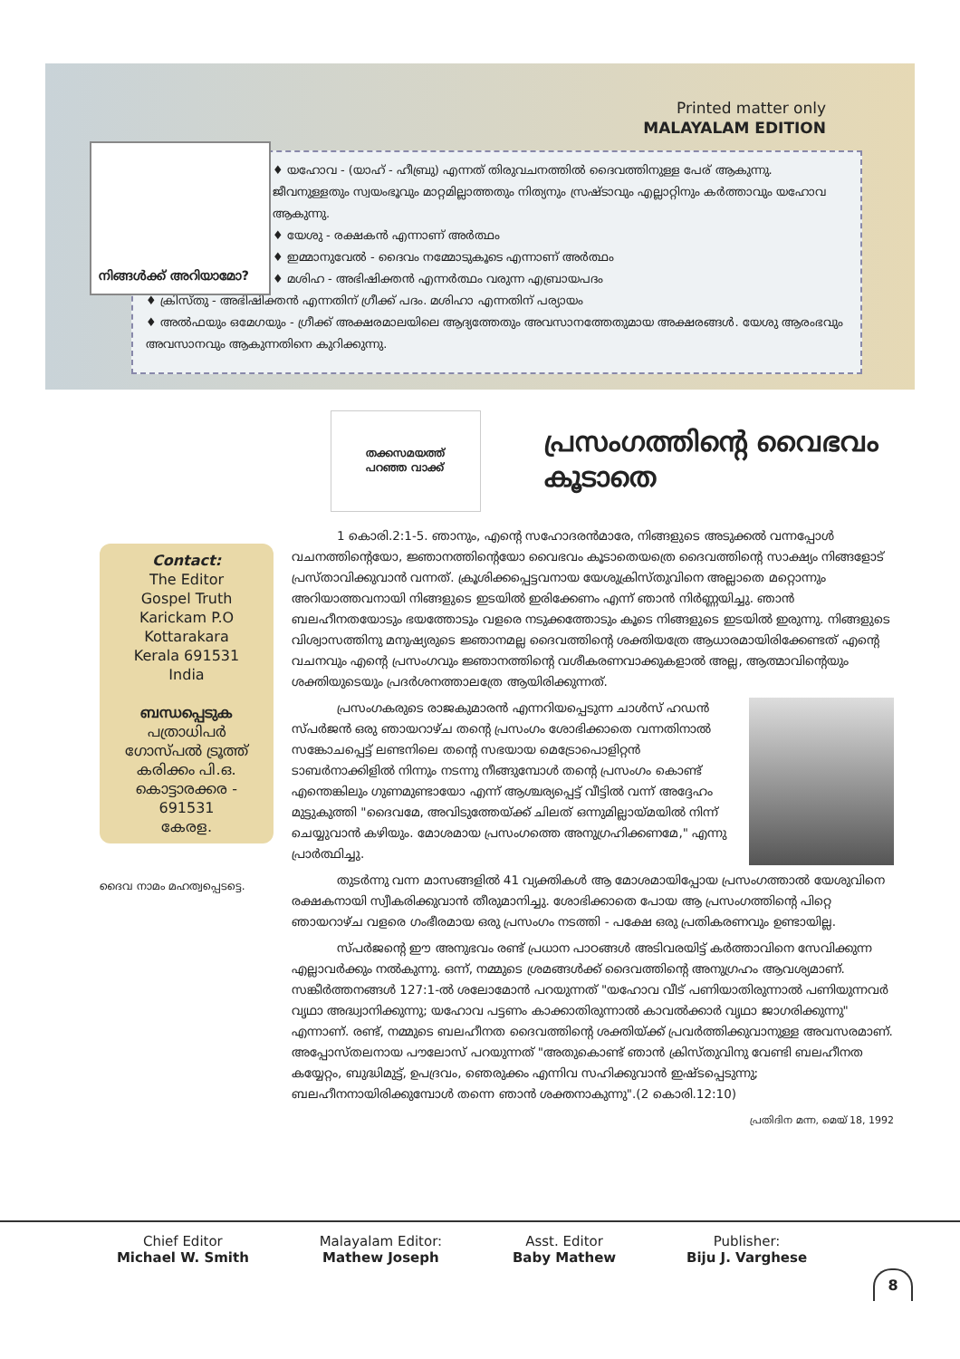Printed matter only
MALAYALAM EDITION
നിങ്ങൾക്ക് അറിയാമോ?
♦ യഹോവ - (യാഹ് - ഹീബ്രു) എന്നത് തിരുവചനത്തിൽ ദൈവത്തിനുള്ള പേര് ആകുന്നു. ജീവനുള്ളതും സ്വയംഭൂവും മാറ്റമില്ലാത്തതും നിത്യനും സ്രഷ്ടാവും എല്ലാറ്റിനും കർത്താവും യഹോവ ആകുന്നു.
♦ യേശു - രക്ഷകൻ എന്നാണ് അർത്ഥം
♦ ഇമ്മാനുവേൽ - ദൈവം നമ്മോടുകൂടെ എന്നാണ് അർത്ഥം
♦ മശിഹ - അഭിഷിക്തൻ എന്നർത്ഥം വരുന്ന എബ്രായപദം
♦ ക്രിസ്തു - അഭിഷിക്തൻ എന്നതിന് ഗ്രീക്ക് പദം. മശിഹാ എന്നതിന് പര്യായം
♦ അൽഫയും ഒമേഗയും - ഗ്രീക്ക് അക്ഷരമാലയിലെ ആദ്യത്തേതും അവസാനത്തേതുമായ അക്ഷരങ്ങൾ. യേശു ആരംഭവും അവസാനവും ആകുന്നതിനെ കുറിക്കുന്നു.
തക്കസമയത്ത്
പറഞ്ഞ വാക്ക്
പ്രസംഗത്തിന്റെ വൈഭവം കൂടാതെ
Contact:
The Editor
Gospel Truth
Karickam P.O
Kottarakara
Kerala 691531
India
ബന്ധപ്പെടുക
പത്രാധിപർ
ഗോസ്പൽ ട്രൂത്ത്
കരിക്കം പി.ഒ.
കൊട്ടാരക്കര - 691531
കേരള.
ദൈവ നാമം മഹത്വപ്പെടട്ടെ.
1 കൊരി.2:1-5. ഞാനും, എന്റെ സഹോദരൻമാരേ, നിങ്ങളുടെ അടുക്കൽ വന്നപ്പോൾ വചനത്തിന്റെയോ, ജ്ഞാനത്തിന്റെയോ വൈഭവം കൂടാതെയത്രെ ദൈവത്തിന്റെ സാക്ഷ്യം നിങ്ങളോട് പ്രസ്താവിക്കുവാൻ വന്നത്. ക്രൂശിക്കപ്പെട്ടവനായ യേശുക്രിസ്തുവിനെ അല്ലാതെ മറ്റൊന്നും അറിയാത്തവനായി നിങ്ങളുടെ ഇടയിൽ ഇരിക്കേണം എന്ന് ഞാൻ നിർണ്ണയിച്ചു. ഞാൻ ബലഹീനതയോടും ഭയത്തോടും വളരെ നടുക്കത്തോടും കൂടെ നിങ്ങളുടെ ഇടയിൽ ഇരുന്നു. നിങ്ങളുടെ വിശ്വാസത്തിനു മനുഷ്യരുടെ ജ്ഞാനമല്ല ദൈവത്തിന്റെ ശക്തിയത്രേ ആധാരമായിരിക്കേണ്ടത് എന്റെ വചനവും എന്റെ പ്രസംഗവും ജ്ഞാനത്തിന്റെ വശീകരണവാക്കുകളാൽ അല്ല, ആത്മാവിന്റെയും ശക്തിയുടെയും പ്രദർശനത്താലത്രേ ആയിരിക്കുന്നത്.
പ്രസംഗകരുടെ രാജകുമാരൻ എന്നറിയപ്പെടുന്ന ചാൾസ് ഹഡൻ സ്പർജൻ ഒരു ഞായറാഴ്ച തന്റെ പ്രസംഗം ശോഭിക്കാതെ വന്നതിനാൽ സങ്കോചപ്പെട്ട് ലണ്ടനിലെ തന്റെ സഭയായ മെട്രോപൊളിറ്റൻ ടാബർനാക്കിളിൽ നിന്നും നടന്നു നീങ്ങുമ്പോൾ തന്റെ പ്രസംഗം കൊണ്ട് എന്തെങ്കിലും ഗുണമുണ്ടായോ എന്ന് ആശ്ചര്യപ്പെട്ട് വീട്ടിൽ വന്ന് അദ്ദേഹം മുട്ടുകുത്തി "ദൈവമേ, അവിടുത്തേയ്ക്ക് ചിലത് ഒന്നുമില്ലായ്മയിൽ നിന്ന് ചെയ്യുവാൻ കഴിയും. മോശമായ പ്രസംഗത്തെ അനുഗ്രഹിക്കണമേ," എന്നു പ്രാർത്ഥിച്ചു.
തുടർന്നു വന്ന മാസങ്ങളിൽ 41 വ്യക്തികൾ ആ മോശമായിപ്പോയ പ്രസംഗത്താൽ യേശുവിനെ രക്ഷകനായി സ്വീകരിക്കുവാൻ തീരുമാനിച്ചു. ശോഭിക്കാതെ പോയ ആ പ്രസംഗത്തിന്റെ പിറ്റെ ഞായറാഴ്ച വളരെ ഗംഭീരമായ ഒരു പ്രസംഗം നടത്തി - പക്ഷേ ഒരു പ്രതികരണവും ഉണ്ടായില്ല.
സ്പർജന്റെ ഈ അനുഭവം രണ്ട് പ്രധാന പാഠങ്ങൾ അടിവരയിട്ട് കർത്താവിനെ സേവിക്കുന്ന എല്ലാവർക്കും നൽകുന്നു. ഒന്ന്, നമ്മുടെ ശ്രമങ്ങൾക്ക് ദൈവത്തിന്റെ അനുഗ്രഹം ആവശ്യമാണ്. സങ്കീർത്തനങ്ങൾ 127:1-ൽ ശലോമോൻ പറയുന്നത് "യഹോവ വീട് പണിയാതിരുന്നാൽ പണിയുന്നവർ വൃഥാ അദ്ധ്വാനിക്കുന്നു; യഹോവ പട്ടണം കാക്കാതിരുന്നാൽ കാവൽക്കാർ വൃഥാ ജാഗരിക്കുന്നു" എന്നാണ്. രണ്ട്, നമ്മുടെ ബലഹീനത ദൈവത്തിന്റെ ശക്തിയ്ക്ക് പ്രവർത്തിക്കുവാനുള്ള അവസരമാണ്. അപ്പോസ്തലനായ പൗലോസ് പറയുന്നത് "അതുകൊണ്ട് ഞാൻ ക്രിസ്തുവിനു വേണ്ടി ബലഹീനത കയ്യേറ്റം, ബുദ്ധിമുട്ട്, ഉപദ്രവം, ഞെരുക്കം എന്നിവ സഹിക്കുവാൻ ഇഷ്ടപ്പെടുന്നു; ബലഹീനനായിരിക്കുമ്പോൾ തന്നെ ഞാൻ ശക്തനാകുന്നു".(2 കൊരി.12:10)
പ്രതിദിന മന്ന, മെയ് 18, 1992
Chief Editor
Michael W. Smith
Malayalam Editor:
Mathew Joseph
Asst. Editor
Baby Mathew
Publisher:
Biju J. Varghese
8